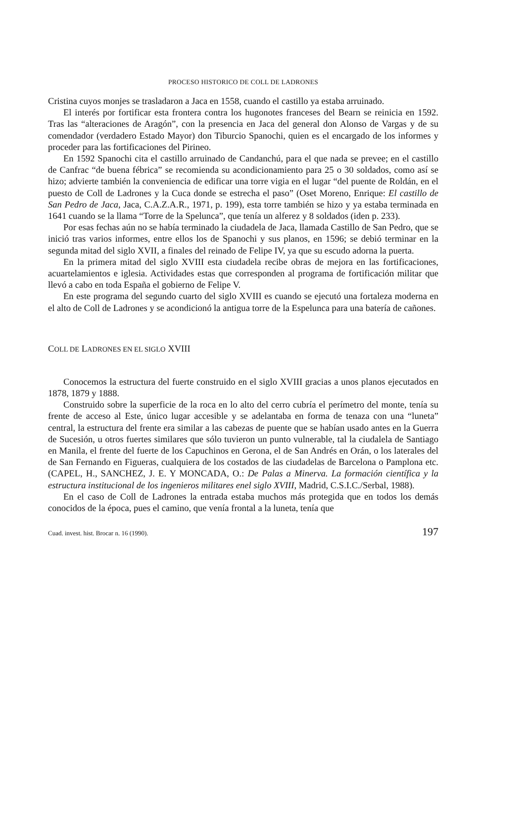PROCESO HISTORICO DE COLL DE LADRONES
Cristina cuyos monjes se trasladaron a Jaca en 1558, cuando el castillo ya estaba arruinado.
El interés por fortificar esta frontera contra los hugonotes franceses del Bearn se reinicia en 1592. Tras las “alteraciones de Aragón”, con la presencia en Jaca del general don Alonso de Vargas y de su comendador (verdadero Estado Mayor) don Tiburcio Spanochi, quien es el encargado de los informes y proceder para las fortificaciones del Pirineo.
En 1592 Spanochi cita el castillo arruinado de Candanchú, para el que nada se prevee; en el castillo de Canfrac “de buena fébrica” se recomienda su acondicionamien­to para 25 o 30 soldados, como así se hizo; advierte también la conveniencia de edificar una torre vigia en el lugar “del puente de Roldán, en el puesto de Coll de Ladrones y la Cuca donde se estrecha el paso” (Oset Moreno, Enrique: El castillo de San Pedro de Jaca, Jaca, C.A.Z.A.R., 1971, p. 199), esta torre también se hizo y ya estaba terminada en 1641 cuando se la llama “Torre de la Spelunca”, que tenía un alferez y 8 soldados (iden p. 233).
Por esas fechas aún no se había terminado la ciudadela de Jaca, llamada Castillo de San Pedro, que se inició tras varios informes, entre ellos los de Spanochi y sus planos, en 1596; se debió terminar en la segunda mitad del siglo XVII, a finales del reinado de Felipe IV, ya que su escudo adorna la puerta.
En la primera mitad del siglo XVIII esta ciudadela recibe obras de mejora en las fortificaciones, acuartelamientos e iglesia. Actividades estas que corresponden al programa de fortificación militar que llevó a cabo en toda España el gobierno de Felipe V.
En este programa del segundo cuarto del siglo XVIII es cuando se ejecutó una fortaleza moderna en el alto de Coll de Ladrones y se acondicionó la antigua torre de la Espelunca para una batería de cañones.
COLL DE LADRONES EN EL SIGLO XVIII
Conocemos la estructura del fuerte construido en el siglo XVIII gracias a unos planos ejecutados en 1878, 1879 y 1888.
Construido sobre la superficie de la roca en lo alto del cerro cubría el perímetro del monte, tenía su frente de acceso al Este, único lugar accesible y se adelantaba en forma de tenaza con una “luneta” central, la estructura del frente era similar a las cabezas de puente que se habían usado antes en la Guerra de Sucesión, u otros fuertes similares que sólo tuvieron un punto vulnerable, tal la ciudalela de Santiago en Manila, el frente del fuerte de los Capuchinos en Gerona, el de San Andrés en Orán, o los laterales del de San Fernando en Figueras, cualquiera de los costados de las ciudadelas de Barcelona o Pamplona etc. (CAPEL, H., SANCHEZ, J. E. Y MONCADA, O.: De Palas a Minerva. La formación científica y la estructura institucional de los ingenieros militares enel siglo XVIII, Madrid, C.S.I.C./Serbal, 1988).
En el caso de Coll de Ladrones la entrada estaba muchos más protegida que en todos los demás conocidos de la época, pues el camino, que venía frontal a la luneta, tenía que
Cuad. invest. hist. Brocar n. 16 (1990). 197